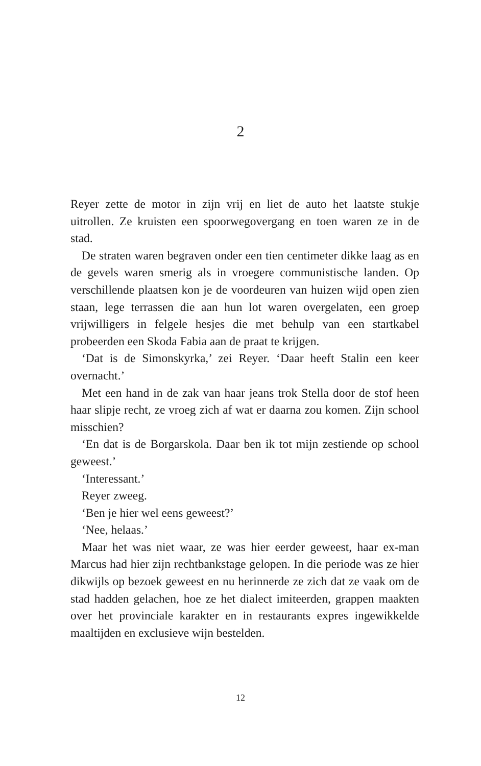2
Reyer zette de motor in zijn vrij en liet de auto het laatste stukje uitrollen. Ze kruisten een spoorwegovergang en toen waren ze in de stad.
De straten waren begraven onder een tien centimeter dikke laag as en de gevels waren smerig als in vroegere communistische landen. Op verschillende plaatsen kon je de voordeuren van huizen wijd open zien staan, lege terrassen die aan hun lot waren overgelaten, een groep vrijwilligers in felgele hesjes die met behulp van een startkabel probeerden een Skoda Fabia aan de praat te krijgen.
‘Dat is de Simonskyrka,’ zei Reyer. ‘Daar heeft Stalin een keer overnacht.’
Met een hand in de zak van haar jeans trok Stella door de stof heen haar slipje recht, ze vroeg zich af wat er daarna zou komen. Zijn school misschien?
‘En dat is de Borgarskola. Daar ben ik tot mijn zestiende op school geweest.’
‘Interessant.’
Reyer zweeg.
‘Ben je hier wel eens geweest?’
‘Nee, helaas.’
Maar het was niet waar, ze was hier eerder geweest, haar ex-man Marcus had hier zijn rechtbankstage gelopen. In die periode was ze hier dikwijls op bezoek geweest en nu herinnerde ze zich dat ze vaak om de stad hadden gelachen, hoe ze het dialect imiteerden, grappen maakten over het provinciale karakter en in restaurants expres ingewikkelde maaltijden en exclusieve wijn bestelden.
12